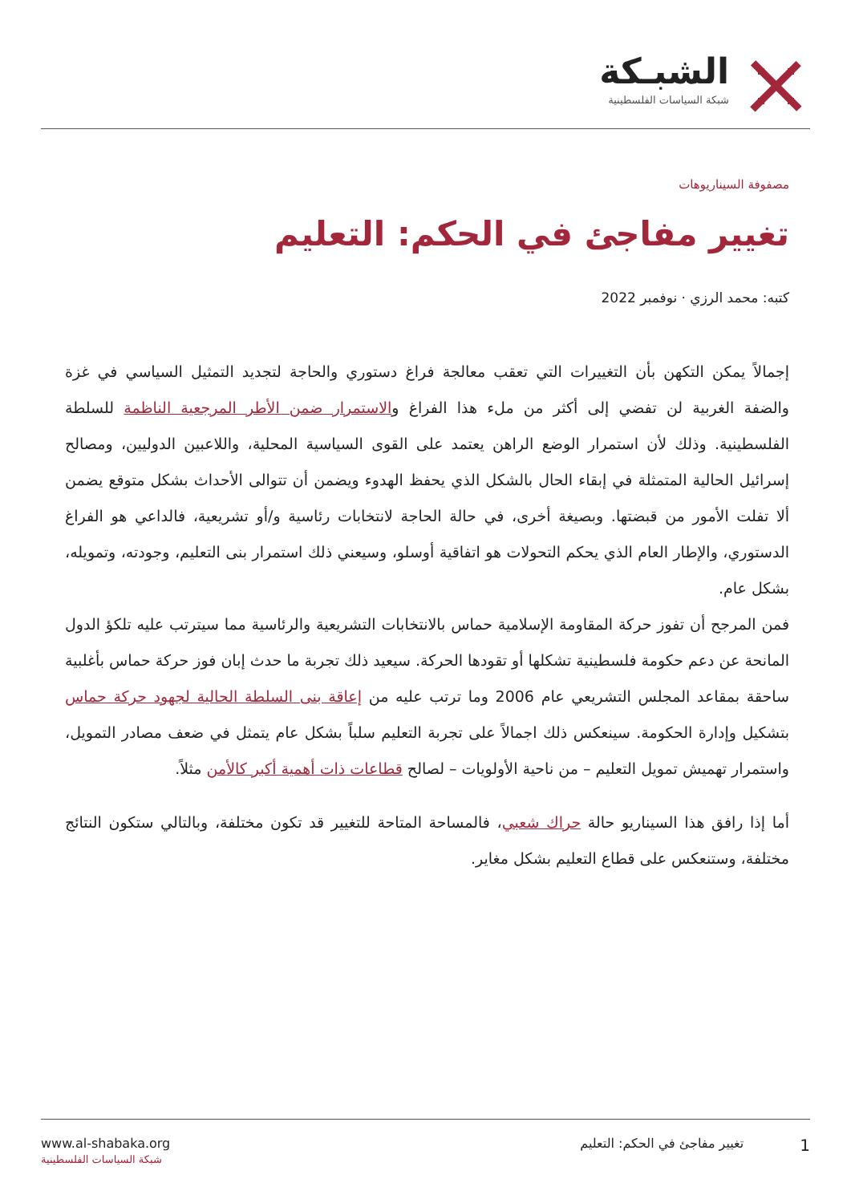الشبـكة
شبكة السياسات الفلسطينية
مصفوفة السيناريوهات
تغيير مفاجئ في الحكم: التعليم
كتبه: محمد الرزي · نوفمبر 2022
إجمالاً يمكن التكهن بأن التغييرات التي تعقب معالجة فراغ دستوري والحاجة لتجديد التمثيل السياسي في غزة والضفة الغربية لن تفضي إلى أكثر من ملء هذا الفراغ والاستمرار ضمن الأطر المرجعية الناظمة للسلطة الفلسطينية. وذلك لأن استمرار الوضع الراهن يعتمد على القوى السياسية المحلية، واللاعبين الدوليين، ومصالح إسرائيل الحالية المتمثلة في إبقاء الحال بالشكل الذي يحفظ الهدوء ويضمن أن تتوالى الأحداث بشكل متوقع يضمن ألا تفلت الأمور من قبضتها. وبصيغة أخرى، في حالة الحاجة لانتخابات رئاسية و/أو تشريعية، فالداعي هو الفراغ الدستوري، والإطار العام الذي يحكم التحولات هو اتفاقية أوسلو، وسيعني ذلك استمرار بنى التعليم، وجودته، وتمويله، بشكل عام.
فمن المرجح أن تفوز حركة المقاومة الإسلامية حماس بالانتخابات التشريعية والرئاسية مما سيترتب عليه تلكؤ الدول المانحة عن دعم حكومة فلسطينية تشكلها أو تقودها الحركة. سيعيد ذلك تجربة ما حدث إبان فوز حركة حماس بأغلبية ساحقة بمقاعد المجلس التشريعي عام 2006 وما ترتب عليه من إعاقة بنى السلطة الحالية لجهود حركة حماس بتشكيل وإدارة الحكومة. سينعكس ذلك اجمالاً على تجربة التعليم سلباً بشكل عام يتمثل في ضعف مصادر التمويل، واستمرار تهميش تمويل التعليم – من ناحية الأولويات – لصالح قطاعات ذات أهمية أكبر كالأمن مثلاً.
أما إذا رافق هذا السيناريو حالة حراك شعبي، فالمساحة المتاحة للتغيير قد تكون مختلفة، وبالتالي ستكون النتائج مختلفة، وستنعكس على قطاع التعليم بشكل مغاير.
www.al-shabaka.org
شبكة السياسات الفلسطينية
1 تغيير مفاجئ في الحكم: التعليم